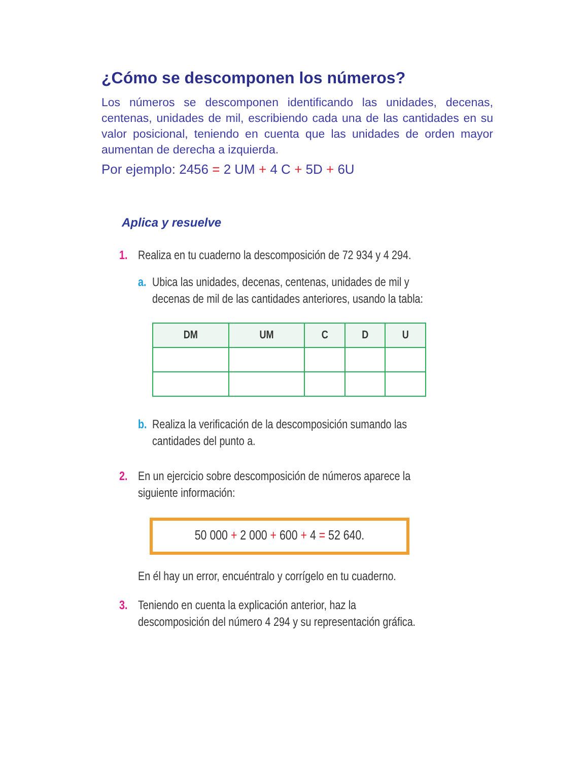¿Cómo se descomponen los números?
Los números se descomponen identificando las unidades, decenas, centenas, unidades de mil, escribiendo cada una de las cantidades en su valor posicional, teniendo en cuenta que las unidades de orden mayor aumentan de derecha a izquierda.
Por ejemplo: 2456 = 2 UM + 4 C + 5D + 6U
Aplica y resuelve
1. Realiza en tu cuaderno la descomposición de 72 934 y 4 294.
a. Ubica las unidades, decenas, centenas, unidades de mil y decenas de mil de las cantidades anteriores, usando la tabla:
| DM | UM | C | D | U |
| --- | --- | --- | --- | --- |
b. Realiza la verificación de la descomposición sumando las cantidades del punto a.
2. En un ejercicio sobre descomposición de números aparece la siguiente información:
50 000 + 2 000 + 600 + 4 = 52 640.
En él hay un error, encuéntralo y corrígelo en tu cuaderno.
3. Teniendo en cuenta la explicación anterior, haz la descomposición del número 4 294 y su representación gráfica.